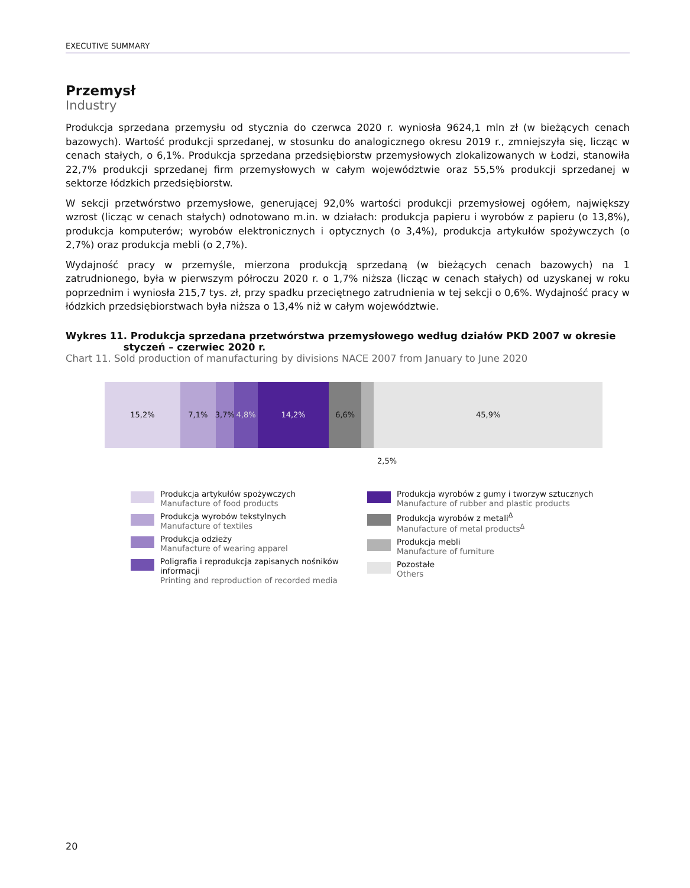EXECUTIVE SUMMARY
Przemysł
Industry
Produkcja sprzedana przemysłu od stycznia do czerwca 2020 r. wyniosła 9624,1 mln zł (w bieżących cenach bazowych). Wartość produkcji sprzedanej, w stosunku do analogicznego okresu 2019 r., zmniejszyła się, licząc w cenach stałych, o 6,1%. Produkcja sprzedana przedsiębiorstw przemysłowych zlokalizowanych w Łodzi, stanowiła 22,7% produkcji sprzedanej firm przemysłowych w całym województwie oraz 55,5% produkcji sprzedanej w sektorze łódzkich przedsiębiorstw.
W sekcji przetwórstwo przemysłowe, generującej 92,0% wartości produkcji przemysłowej ogółem, największy wzrost (licząc w cenach stałych) odnotowano m.in. w działach: produkcja papieru i wyrobów z papieru (o 13,8%), produkcja komputerów; wyrobów elektronicznych i optycznych (o 3,4%), produkcja artykułów spożywczych (o 2,7%) oraz produkcja mebli (o 2,7%).
Wydajność pracy w przemyśle, mierzona produkcją sprzedaną (w bieżących cenach bazowych) na 1 zatrudnionego, była w pierwszym półroczu 2020 r. o 1,7% niższa (licząc w cenach stałych) od uzyskanej w roku poprzednim i wyniosła 215,7 tys. zł, przy spadku przeciętnego zatrudnienia w tej sekcji o 0,6%. Wydajność pracy w łódzkich przedsiębiorstwach była niższa o 13,4% niż w całym województwie.
Wykres 11. Produkcja sprzedana przetwórstwa przemysłowego według działów PKD 2007 w okresie
styczeń – czerwiec 2020 r.
Chart 11. Sold production of manufacturing by divisions NACE 2007 from January to June 2020
15,2% 7,1% 3,7% 4,8% 14,2% 6,6% 45,9%
2,5%
Produkcja artykułów spożywczych
Manufacture of food products
Produkcja wyrobów tekstylnych
Manufacture of textiles
Produkcja odzieży
Manufacture of wearing apparel
Poligrafia i reprodukcja zapisanych nośników informacji
Printing and reproduction of recorded media
Produkcja wyrobów z gumy i tworzyw sztucznych
Manufacture of rubber and plastic products
Produkcja wyrobów z metali<sup>Δ</sup>
Manufacture of metal products<sup>Δ</sup>
Produkcja mebli
Manufacture of furniture
Pozostałe
Others
20